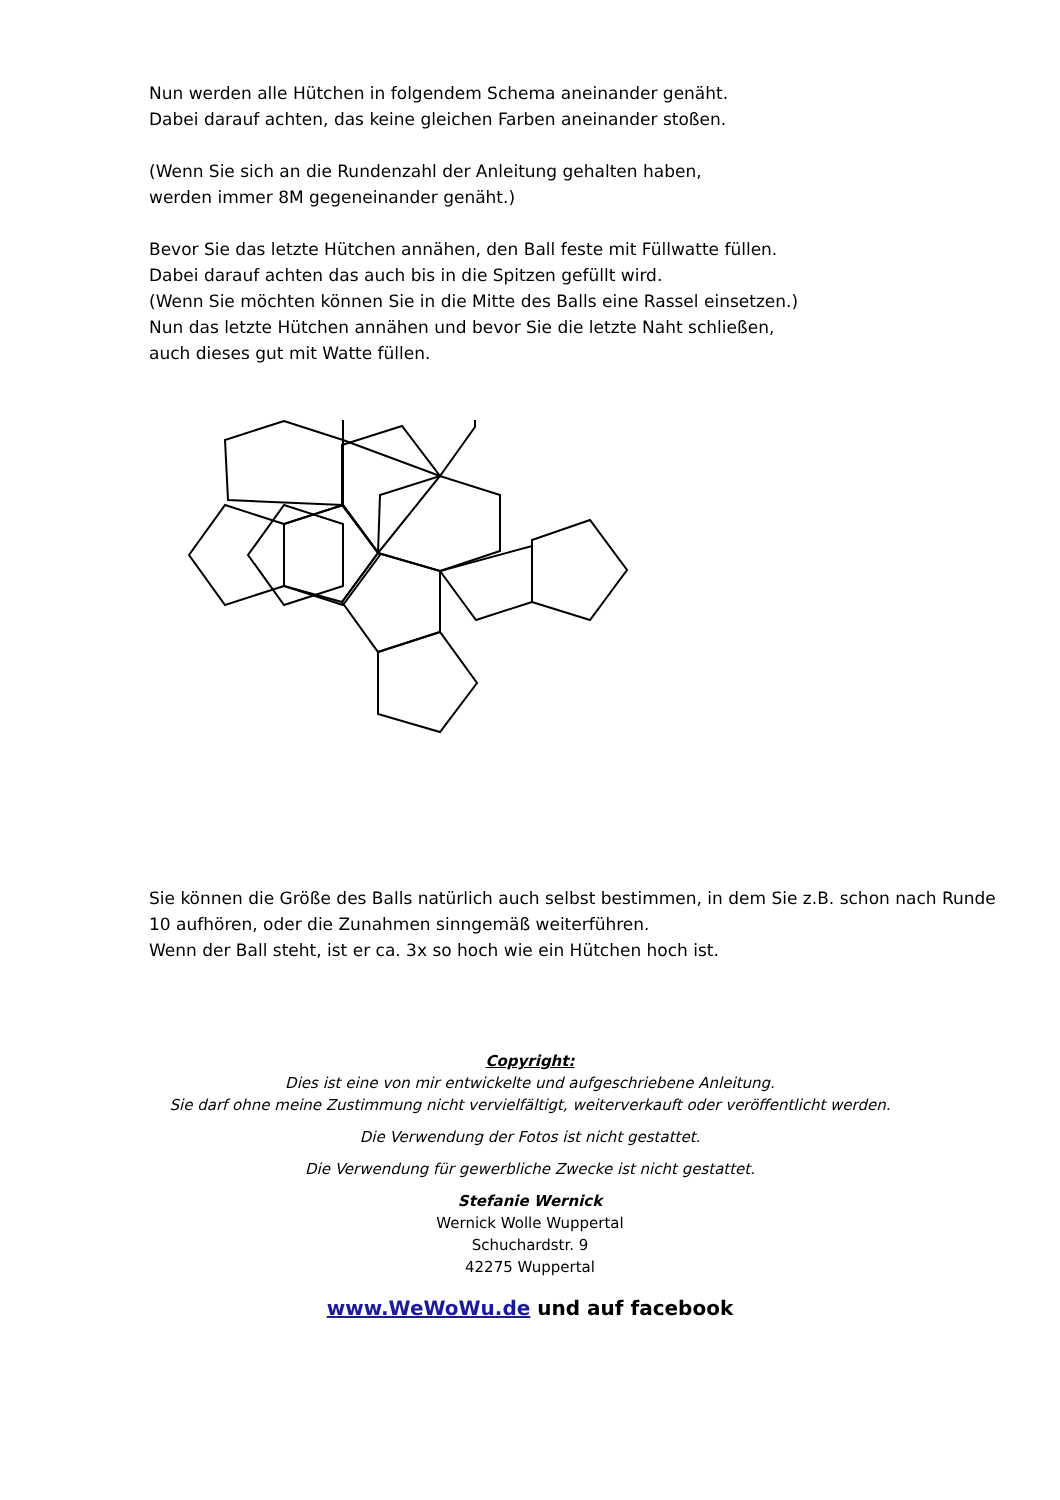Nun werden alle Hütchen in folgendem Schema aneinander genäht.
Dabei darauf achten, das keine gleichen Farben aneinander stoßen.
(Wenn Sie sich an die Rundenzahl der Anleitung gehalten haben,
werden immer 8M gegeneinander genäht.)
Bevor Sie das letzte Hütchen annähen, den Ball feste mit Füllwatte füllen.
Dabei darauf achten das auch bis in die Spitzen gefüllt wird.
(Wenn Sie möchten können Sie in die Mitte des Balls eine Rassel einsetzen.)
Nun das letzte Hütchen annähen und bevor Sie die letzte Naht schließen,
auch dieses gut mit Watte füllen.
Sie können die Größe des Balls natürlich auch selbst bestimmen, in dem Sie z.B. schon nach Runde 10 aufhören, oder die Zunahmen sinngemäß weiterführen.
Wenn der Ball steht, ist er ca. 3x so hoch wie ein Hütchen hoch ist.
Copyright:
Dies ist eine von mir entwickelte und aufgeschriebene Anleitung.
Sie darf ohne meine Zustimmung nicht vervielfältigt, weiterverkauft oder veröffentlicht werden.
Die Verwendung der Fotos ist nicht gestattet.
Die Verwendung für gewerbliche Zwecke ist nicht gestattet.
Stefanie Wernick
Wernick Wolle Wuppertal
Schuchardstr. 9
42275 Wuppertal
www.WeWoWu.de und auf facebook